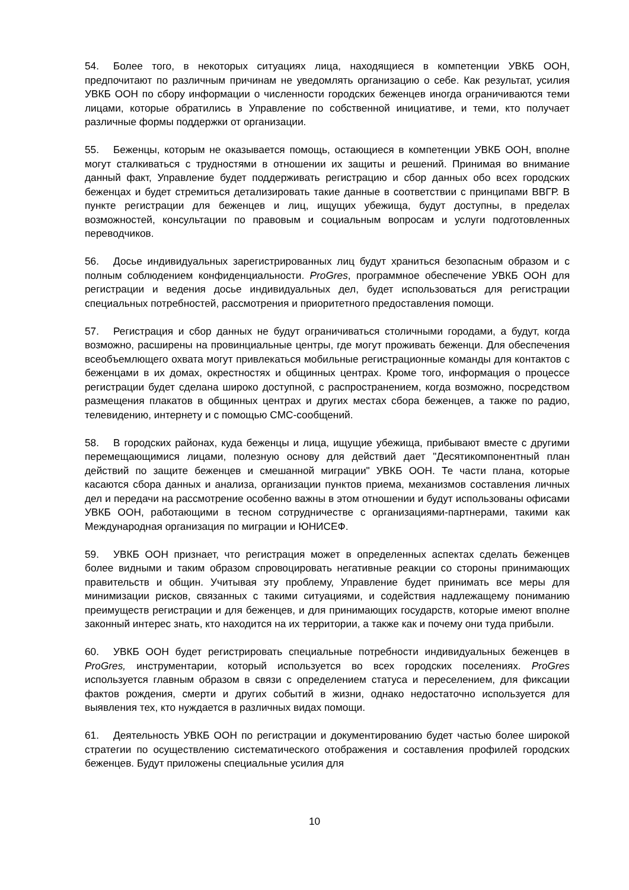54. Более того, в некоторых ситуациях лица, находящиеся в компетенции УВКБ ООН, предпочитают по различным причинам не уведомлять организацию о себе. Как результат, усилия УВКБ ООН по сбору информации о численности городских беженцев иногда ограничиваются теми лицами, которые обратились в Управление по собственной инициативе, и теми, кто получает различные формы поддержки от организации.
55. Беженцы, которым не оказывается помощь, остающиеся в компетенции УВКБ ООН, вполне могут сталкиваться с трудностями в отношении их защиты и решений. Принимая во внимание данный факт, Управление будет поддерживать регистрацию и сбор данных обо всех городских беженцах и будет стремиться детализировать такие данные в соответствии с принципами ВВГР. В пункте регистрации для беженцев и лиц, ищущих убежища, будут доступны, в пределах возможностей, консультации по правовым и социальным вопросам и услуги подготовленных переводчиков.
56. Досье индивидуальных зарегистрированных лиц будут храниться безопасным образом и с полным соблюдением конфиденциальности. ProGres, программное обеспечение УВКБ ООН для регистрации и ведения досье индивидуальных дел, будет использоваться для регистрации специальных потребностей, рассмотрения и приоритетного предоставления помощи.
57. Регистрация и сбор данных не будут ограничиваться столичными городами, а будут, когда возможно, расширены на провинциальные центры, где могут проживать беженци. Для обеспечения всеобъемлющего охвата могут привлекаться мобильные регистрационные команды для контактов с беженцами в их домах, окрестностях и общинных центрах. Кроме того, информация о процессе регистрации будет сделана широко доступной, с распространением, когда возможно, посредством размещения плакатов в общинных центрах и других местах сбора беженцев, а также по радио, телевидению, интернету и с помощью СМС-сообщений.
58. В городских районах, куда беженцы и лица, ищущие убежища, прибывают вместе с другими перемещающимися лицами, полезную основу для действий дает "Десятикомпонентный план действий по защите беженцев и смешанной миграции" УВКБ ООН. Те части плана, которые касаются сбора данных и анализа, организации пунктов приема, механизмов составления личных дел и передачи на рассмотрение особенно важны в этом отношении и будут использованы офисами УВКБ ООН, работающими в тесном сотрудничестве с организациями-партнерами, такими как Международная организация по миграции и ЮНИСЕФ.
59. УВКБ ООН признает, что регистрация может в определенных аспектах сделать беженцев более видными и таким образом спровоцировать негативные реакции со стороны принимающих правительств и общин. Учитывая эту проблему, Управление будет принимать все меры для минимизации рисков, связанных с такими ситуациями, и содействия надлежащему пониманию преимуществ регистрации и для беженцев, и для принимающих государств, которые имеют вполне законный интерес знать, кто находится на их территории, а также как и почему они туда прибыли.
60. УВКБ ООН будет регистрировать специальные потребности индивидуальных беженцев в ProGres, инструментарии, который используется во всех городских поселениях. ProGres используется главным образом в связи с определением статуса и переселением, для фиксации фактов рождения, смерти и других событий в жизни, однако недостаточно используется для выявления тех, кто нуждается в различных видах помощи.
61. Деятельность УВКБ ООН по регистрации и документированию будет частью более широкой стратегии по осуществлению систематического отображения и составления профилей городских беженцев. Будут приложены специальные усилия для
10